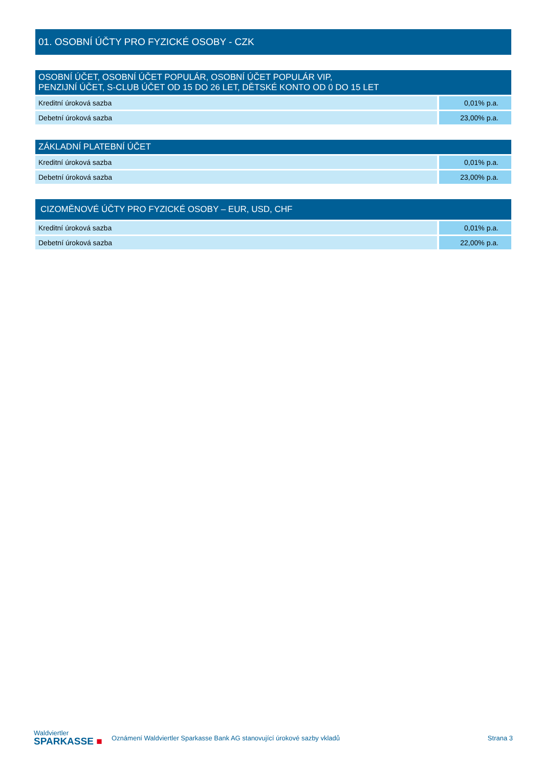| 01. OSOBNÍ ÚČTY PRO FYZICKÉ OSOBY - CZK | |
| OSOBNÍ ÚČET, OSOBNÍ ÚČET POPULÁR, OSOBNÍ ÚČET POPULÁR VIP, PENZIJNÍ ÚČET, S-CLUB ÚČET OD 15 DO 26 LET, DĚTSKÉ KONTO OD 0 DO 15 LET | |
| Kreditní úroková sazba | 0,01% p.a. |
| Debetní úroková sazba | 23,00% p.a. |
| ZÁKLADNÍ PLATEBNÍ ÚČET | |
| Kreditní úroková sazba | 0,01% p.a. |
| Debetní úroková sazba | 23,00% p.a. |
| CIZOMĚNOVÉ ÚČTY PRO FYZICKÉ OSOBY – EUR, USD, CHF | |
| Kreditní úroková sazba | 0,01% p.a. |
| Debetní úroková sazba | 22,00% p.a. |
Waldviertler
SPARKASSE ■
Oznámení Waldviertler Sparkasse Bank AG stanovující úrokové sazby vkladů
Strana 3